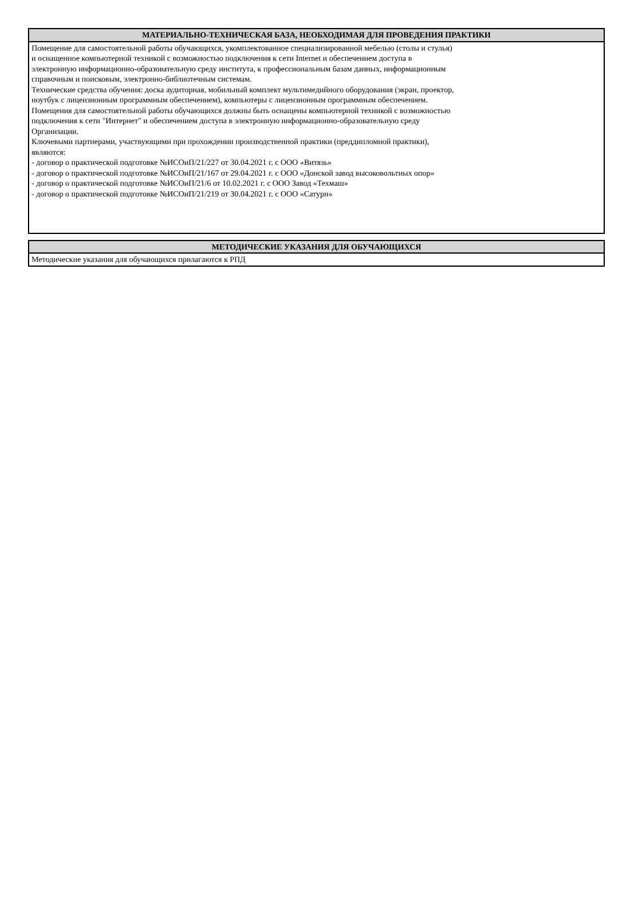| МАТЕРИАЛЬНО-ТЕХНИЧЕСКАЯ БАЗА, НЕОБХОДИМАЯ ДЛЯ ПРОВЕДЕНИЯ ПРАКТИКИ |
| --- |
| Помещение для самостоятельной работы обучающихся, укомплектованное специализированной мебелью (столы и стулья) и оснащенное компьютерной техникой с возможностью подключения к сети Internet и обеспечением доступа в электронную информационно-образовательную среду института, к профессиональным базам данных, информационным справочным и поисковым, электронно-библиотечным системам. Технические средства обучения: доска аудиторная, мобильный комплект мультимедийного оборудования (экран, проектор, ноутбук с лицензионным программным обеспечением), компьютеры с лицензионным программным обеспечением. Помещения для самостоятельной работы обучающихся должны быть оснащены компьютерной техникой с возможностью подключения к сети "Интернет" и обеспечением доступа в электронную информационно-образовательную среду Организации. Ключевыми партнерами, участвующими при прохождении производственной практики (преддипломной практики), являются: - договор о практической подготовке №ИСОиП/21/227 от 30.04.2021 г. с ООО «Витязь» - договор о практической подготовке №ИСОиП/21/167 от 29.04.2021 г. с ООО «Донской завод высоковольтных опор» - договор о практической подготовке №ИСОиП/21/6 от 10.02.2021 г. с ООО Завод «Техмаш» - договор о практической подготовке №ИСОиП/21/219 от 30.04.2021 г. с ООО «Сатурн» |
| МЕТОДИЧЕСКИЕ УКАЗАНИЯ ДЛЯ ОБУЧАЮЩИХСЯ |
| --- |
| Методические указания для обучающихся прилагаются к РПД |